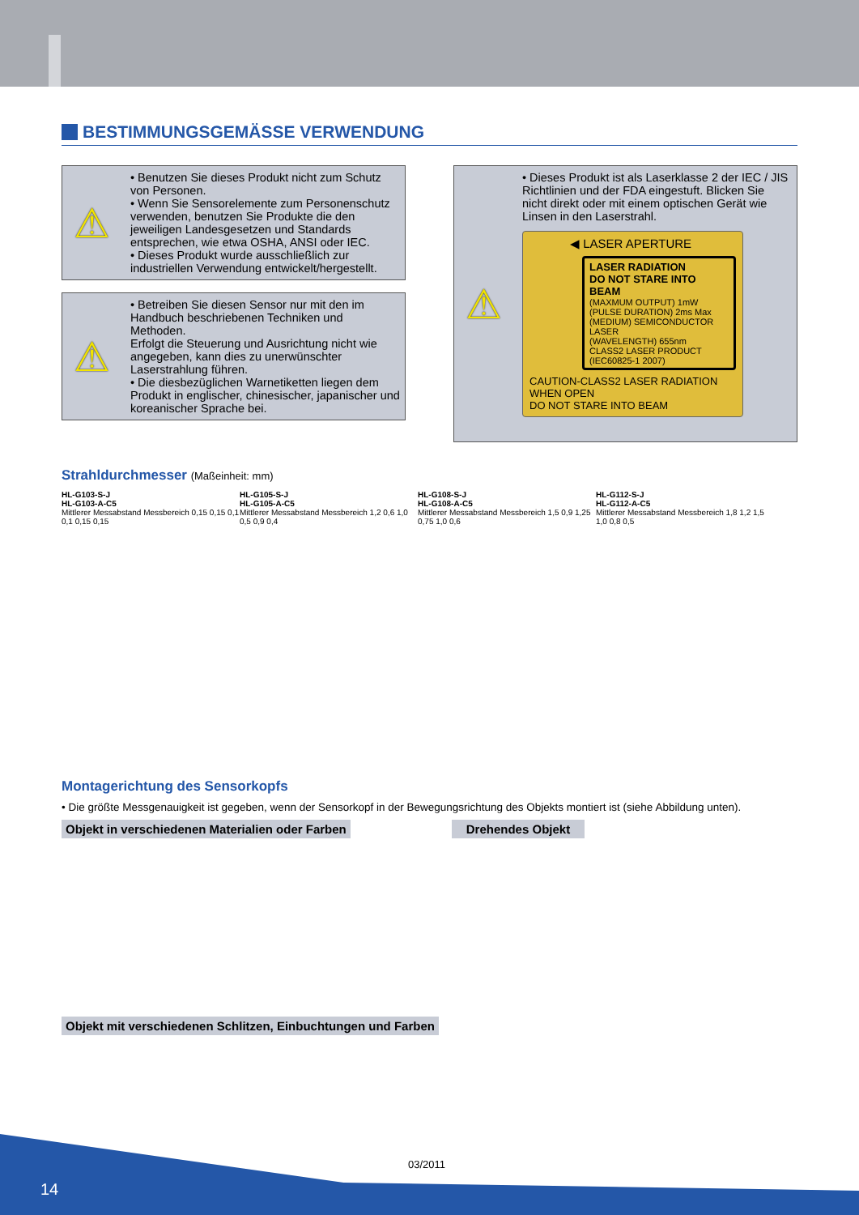BESTIMMUNGSGEMÄSSE VERWENDUNG
⚠
• Benutzen Sie dieses Produkt nicht zum Schutz von Personen.
• Wenn Sie Sensorelemente zum Personenschutz verwenden, benutzen Sie Produkte die den jeweiligen Landesgesetzen und Standards entsprechen, wie etwa OSHA, ANSI oder IEC.
• Dieses Produkt wurde ausschließlich zur industriellen Verwendung entwickelt/hergestellt.
⚠
• Betreiben Sie diesen Sensor nur mit den im Handbuch beschriebenen Techniken und Methoden.
Erfolgt die Steuerung und Ausrichtung nicht wie angegeben, kann dies zu unerwünschter Laserstrahlung führen.
• Die diesbezüglichen Warnetiketten liegen dem Produkt in englischer, chinesischer, japanischer und koreanischer Sprache bei.
⚠
• Dieses Produkt ist als Laserklasse 2 der IEC / JIS Richtlinien und der FDA eingestuft. Blicken Sie nicht direkt oder mit einem optischen Gerät wie Linsen in den Laserstrahl.
◀ LASER APERTURE
LASER RADIATION
DO NOT STARE INTO BEAM
(MAXMUM OUTPUT) 1mW
(PULSE DURATION) 2ms Max
(MEDIUM) SEMICONDUCTOR LASER
(WAVELENGTH) 655nm
CLASS2 LASER PRODUCT
(IEC60825-1 2007)
CAUTION-CLASS2 LASER RADIATION
WHEN OPEN
DO NOT STARE INTO BEAM
Strahldurchmesser (Maßeinheit: mm)
HL-G103-S-J
HL-G103-A-C5
Mittlerer Messabstand Messbereich 0,15 0,15 0,1 0,1 0,15 0,15
HL-G105-S-J
HL-G105-A-C5
Mittlerer Messabstand Messbereich 1,2 0,6 1,0 0,5 0,9 0,4
HL-G108-S-J
HL-G108-A-C5
Mittlerer Messabstand Messbereich 1,5 0,9 1,25 0,75 1,0 0,6
HL-G112-S-J
HL-G112-A-C5
Mittlerer Messabstand Messbereich 1,8 1,2 1,5 1,0 0,8 0,5
Montagerichtung des Sensorkopfs
• Die größte Messgenauigkeit ist gegeben, wenn der Sensorkopf in der Bewegungsrichtung des Objekts montiert ist (siehe Abbildung unten).
Objekt in verschiedenen Materialien oder Farben Drehendes Objekt
Objekt mit verschiedenen Schlitzen, Einbuchtungen und Farben
03/2011
14